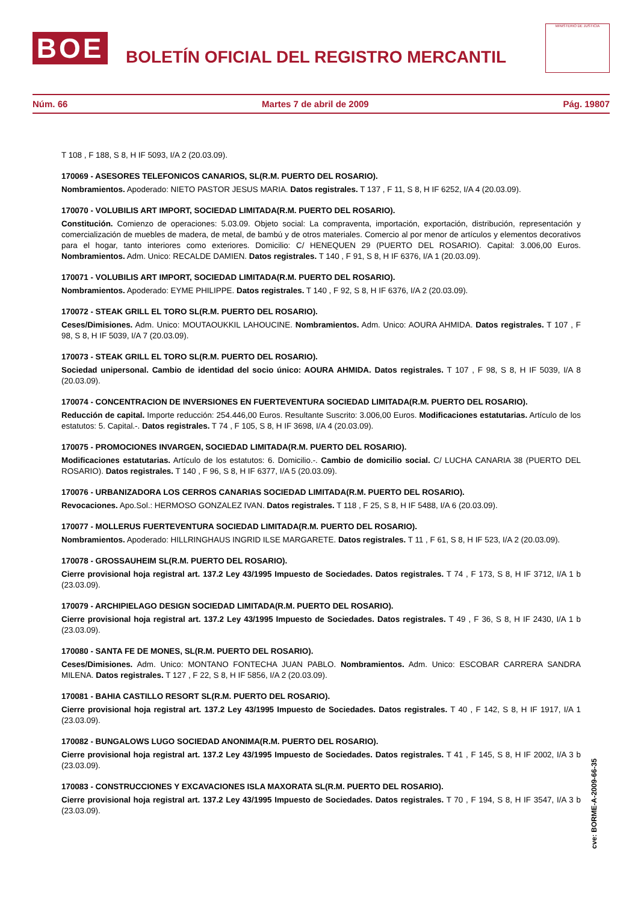BOE
BOLETÍN OFICIAL DEL REGISTRO MERCANTIL
MINISTERIO DE JUSTICIA
Núm. 66 Martes 7 de abril de 2009 Pág. 19807
T 108 , F 188, S 8, H IF 5093, I/A 2 (20.03.09).
170069 - ASESORES TELEFONICOS CANARIOS, SL(R.M. PUERTO DEL ROSARIO).
Nombramientos. Apoderado: NIETO PASTOR JESUS MARIA. Datos registrales. T 137 , F 11, S 8, H IF 6252, I/A 4 (20.03.09).
170070 - VOLUBILIS ART IMPORT, SOCIEDAD LIMITADA(R.M. PUERTO DEL ROSARIO).
Constitución. Comienzo de operaciones: 5.03.09. Objeto social: La compraventa, importación, exportación, distribución, representación y comercialización de muebles de madera, de metal, de bambú y de otros materiales. Comercio al por menor de artículos y elementos decorativos para el hogar, tanto interiores como exteriores. Domicilio: C/ HENEQUEN 29 (PUERTO DEL ROSARIO). Capital: 3.006,00 Euros. Nombramientos. Adm. Unico: RECALDE DAMIEN. Datos registrales. T 140 , F 91, S 8, H IF 6376, I/A 1 (20.03.09).
170071 - VOLUBILIS ART IMPORT, SOCIEDAD LIMITADA(R.M. PUERTO DEL ROSARIO).
Nombramientos. Apoderado: EYME PHILIPPE. Datos registrales. T 140 , F 92, S 8, H IF 6376, I/A 2 (20.03.09).
170072 - STEAK GRILL EL TORO SL(R.M. PUERTO DEL ROSARIO).
Ceses/Dimisiones. Adm. Unico: MOUTAOUKKIL LAHOUCINE. Nombramientos. Adm. Unico: AOURA AHMIDA. Datos registrales. T 107 , F 98, S 8, H IF 5039, I/A 7 (20.03.09).
170073 - STEAK GRILL EL TORO SL(R.M. PUERTO DEL ROSARIO).
Sociedad unipersonal. Cambio de identidad del socio único: AOURA AHMIDA. Datos registrales. T 107 , F 98, S 8, H IF 5039, I/A 8 (20.03.09).
170074 - CONCENTRACION DE INVERSIONES EN FUERTEVENTURA SOCIEDAD LIMITADA(R.M. PUERTO DEL ROSARIO).
Reducción de capital. Importe reducción: 254.446,00 Euros. Resultante Suscrito: 3.006,00 Euros. Modificaciones estatutarias. Artículo de los estatutos: 5. Capital.-. Datos registrales. T 74 , F 105, S 8, H IF 3698, I/A 4 (20.03.09).
170075 - PROMOCIONES INVARGEN, SOCIEDAD LIMITADA(R.M. PUERTO DEL ROSARIO).
Modificaciones estatutarias. Artículo de los estatutos: 6. Domicilio.-. Cambio de domicilio social. C/ LUCHA CANARIA 38 (PUERTO DEL ROSARIO). Datos registrales. T 140 , F 96, S 8, H IF 6377, I/A 5 (20.03.09).
170076 - URBANIZADORA LOS CERROS CANARIAS SOCIEDAD LIMITADA(R.M. PUERTO DEL ROSARIO).
Revocaciones. Apo.Sol.: HERMOSO GONZALEZ IVAN. Datos registrales. T 118 , F 25, S 8, H IF 5488, I/A 6 (20.03.09).
170077 - MOLLERUS FUERTEVENTURA SOCIEDAD LIMITADA(R.M. PUERTO DEL ROSARIO).
Nombramientos. Apoderado: HILLRINGHAUS INGRID ILSE MARGARETE. Datos registrales. T 11 , F 61, S 8, H IF 523, I/A 2 (20.03.09).
170078 - GROSSAUHEIM SL(R.M. PUERTO DEL ROSARIO).
Cierre provisional hoja registral art. 137.2 Ley 43/1995 Impuesto de Sociedades. Datos registrales. T 74 , F 173, S 8, H IF 3712, I/A 1 b (23.03.09).
170079 - ARCHIPIELAGO DESIGN SOCIEDAD LIMITADA(R.M. PUERTO DEL ROSARIO).
Cierre provisional hoja registral art. 137.2 Ley 43/1995 Impuesto de Sociedades. Datos registrales. T 49 , F 36, S 8, H IF 2430, I/A 1 b (23.03.09).
170080 - SANTA FE DE MONES, SL(R.M. PUERTO DEL ROSARIO).
Ceses/Dimisiones. Adm. Unico: MONTANO FONTECHA JUAN PABLO. Nombramientos. Adm. Unico: ESCOBAR CARRERA SANDRA MILENA. Datos registrales. T 127 , F 22, S 8, H IF 5856, I/A 2 (20.03.09).
170081 - BAHIA CASTILLO RESORT SL(R.M. PUERTO DEL ROSARIO).
Cierre provisional hoja registral art. 137.2 Ley 43/1995 Impuesto de Sociedades. Datos registrales. T 40 , F 142, S 8, H IF 1917, I/A 1 (23.03.09).
170082 - BUNGALOWS LUGO SOCIEDAD ANONIMA(R.M. PUERTO DEL ROSARIO).
Cierre provisional hoja registral art. 137.2 Ley 43/1995 Impuesto de Sociedades. Datos registrales. T 41 , F 145, S 8, H IF 2002, I/A 3 b (23.03.09).
170083 - CONSTRUCCIONES Y EXCAVACIONES ISLA MAXORATA SL(R.M. PUERTO DEL ROSARIO).
Cierre provisional hoja registral art. 137.2 Ley 43/1995 Impuesto de Sociedades. Datos registrales. T 70 , F 194, S 8, H IF 3547, I/A 3 b (23.03.09).
cve: BORME-A-2009-66-35